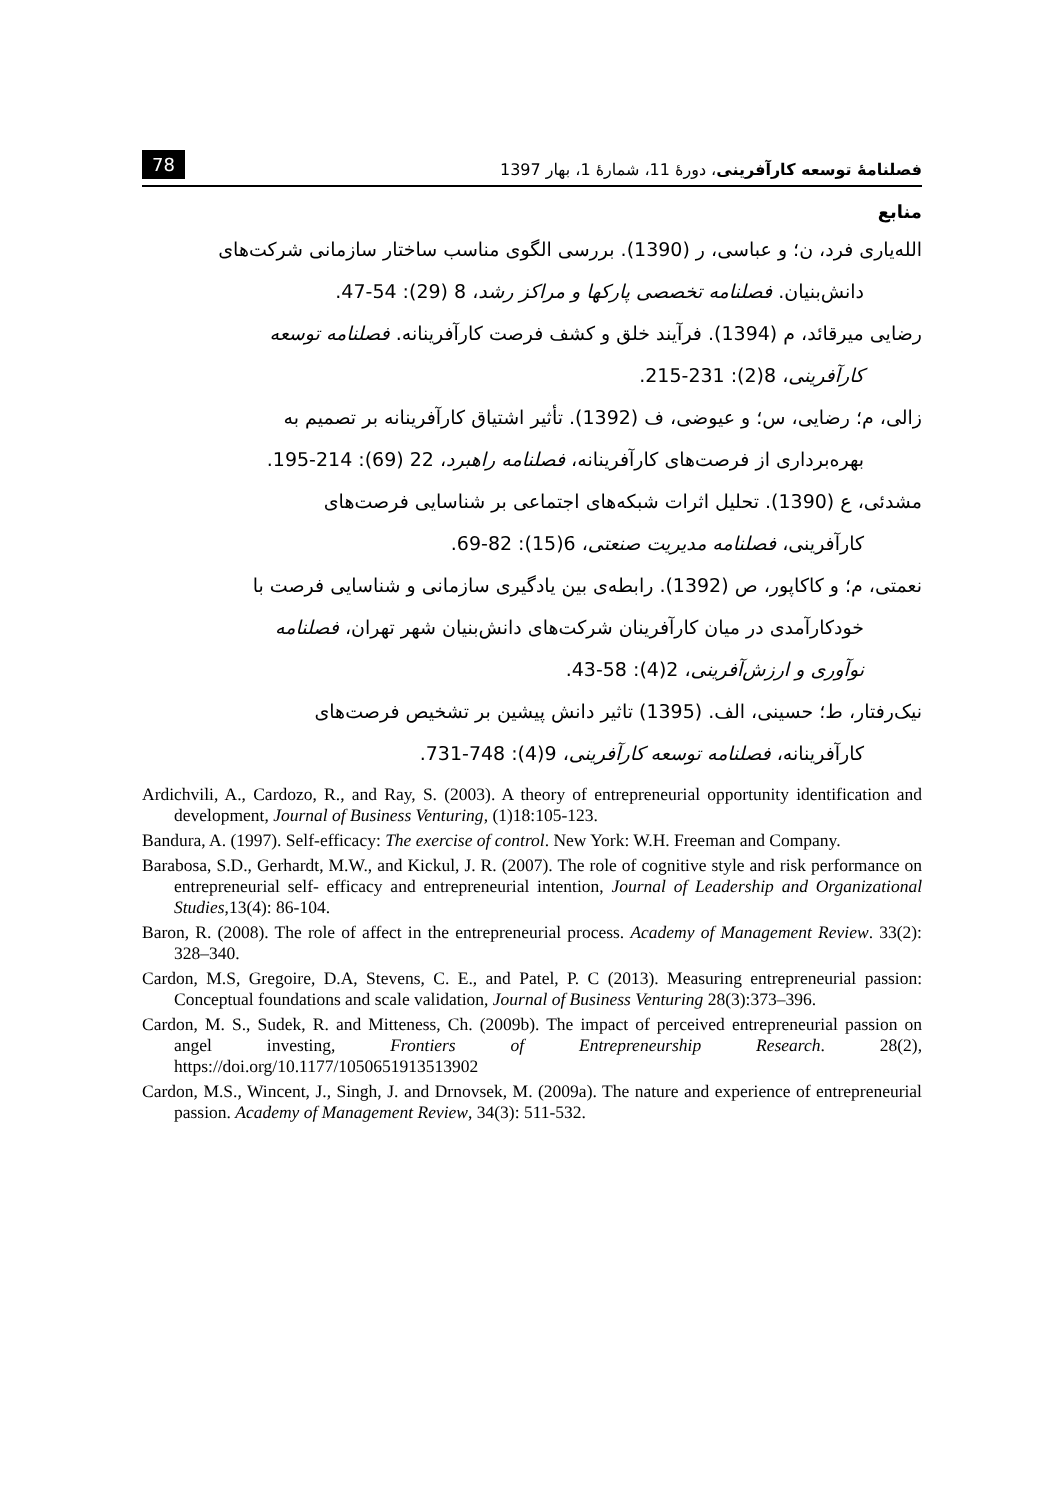78 فصلنامهٔ توسعه کارآفرینی، دورهٔ 11، شمارهٔ 1، بهار 1397
منابع
الله‌یاری فرد، ن؛ و عباسی، ر (1390). بررسی الگوی مناسب ساختار سازمانی شرکت‌های
دانش‌بنیان. فصلنامه تخصصی پارکها و مراکز رشد، 8 (29): 54-47.
رضایی میرقائد، م (1394). فرآیند خلق و کشف فرصت کارآفرینانه. فصلنامه توسعه
کارآفرینی، 8(2): 231-215.
زالی، م؛ رضایی، س؛ و عیوضی، ف (1392). تأثیر اشتیاق کارآفرینانه بر تصمیم به
بهره‌برداری از فرصت‌های کارآفرینانه، فصلنامه راهبرد، 22 (69): 214-195.
مشدئی، ع (1390). تحلیل اثرات شبکه‌های اجتماعی بر شناسایی فرصت‌های
کارآفرینی، فصلنامه مدیریت صنعتی، 6(15): 82-69.
نعمتی، م؛ و کاکاپور، ص (1392). رابطه‌ی بین یادگیری سازمانی و شناسایی فرصت با
خودکارآمدی در میان کارآفرینان شرکت‌های دانش‌بنیان شهر تهران، فصلنامه
نوآوری و ارزش‌آفرینی، 2(4): 58-43.
نیک‌رفتار، ط؛ حسینی، الف. (1395) تاثیر دانش پیشین بر تشخیص فرصت‌های
کارآفرینانه، فصلنامه توسعه کارآفرینی، 9(4): 748-731.
Ardichvili, A., Cardozo, R., and Ray, S. (2003). A theory of entrepreneurial opportunity identification and development, Journal of Business Venturing, (1)18:105-123.
Bandura, A. (1997). Self-efficacy: The exercise of control. New York: W.H. Freeman and Company.
Barabosa, S.D., Gerhardt, M.W., and Kickul, J. R. (2007). The role of cognitive style and risk performance on entrepreneurial self- efficacy and entrepreneurial intention, Journal of Leadership and Organizational Studies,13(4): 86-104.
Baron, R. (2008). The role of affect in the entrepreneurial process. Academy of Management Review. 33(2): 328–340.
Cardon, M.S, Gregoire, D.A, Stevens, C. E., and Patel, P. C (2013). Measuring entrepreneurial passion: Conceptual foundations and scale validation, Journal of Business Venturing 28(3):373–396.
Cardon, M. S., Sudek, R. and Mitteness, Ch. (2009b). The impact of perceived entrepreneurial passion on angel investing, Frontiers of Entrepreneurship Research. 28(2), https://doi.org/10.1177/1050651913513902
Cardon, M.S., Wincent, J., Singh, J. and Drnovsek, M. (2009a). The nature and experience of entrepreneurial passion. Academy of Management Review, 34(3): 511-532.